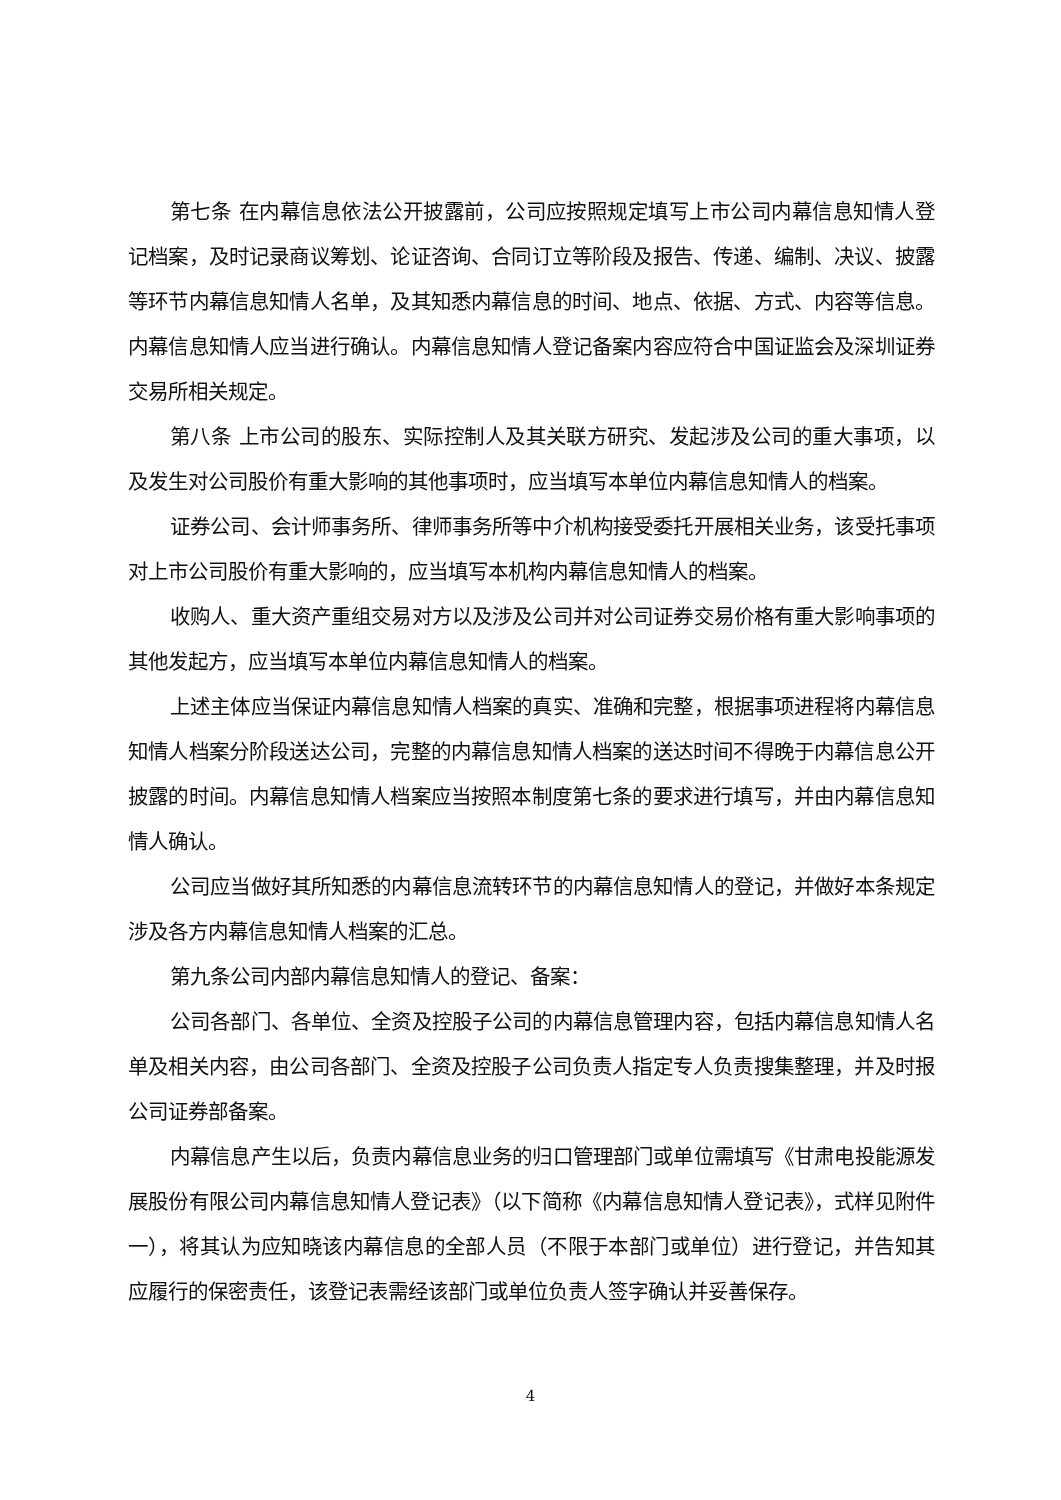第七条 在内幕信息依法公开披露前，公司应按照规定填写上市公司内幕信息知情人登记档案，及时记录商议筹划、论证咨询、合同订立等阶段及报告、传递、编制、决议、披露等环节内幕信息知情人名单，及其知悉内幕信息的时间、地点、依据、方式、内容等信息。内幕信息知情人应当进行确认。内幕信息知情人登记备案内容应符合中国证监会及深圳证券交易所相关规定。
第八条 上市公司的股东、实际控制人及其关联方研究、发起涉及公司的重大事项，以及发生对公司股价有重大影响的其他事项时，应当填写本单位内幕信息知情人的档案。
证券公司、会计师事务所、律师事务所等中介机构接受委托开展相关业务，该受托事项对上市公司股价有重大影响的，应当填写本机构内幕信息知情人的档案。
收购人、重大资产重组交易对方以及涉及公司并对公司证券交易价格有重大影响事项的其他发起方，应当填写本单位内幕信息知情人的档案。
上述主体应当保证内幕信息知情人档案的真实、准确和完整，根据事项进程将内幕信息知情人档案分阶段送达公司，完整的内幕信息知情人档案的送达时间不得晚于内幕信息公开披露的时间。内幕信息知情人档案应当按照本制度第七条的要求进行填写，并由内幕信息知情人确认。
公司应当做好其所知悉的内幕信息流转环节的内幕信息知情人的登记，并做好本条规定涉及各方内幕信息知情人档案的汇总。
第九条公司内部内幕信息知情人的登记、备案：
公司各部门、各单位、全资及控股子公司的内幕信息管理内容，包括内幕信息知情人名单及相关内容，由公司各部门、全资及控股子公司负责人指定专人负责搜集整理，并及时报公司证券部备案。
内幕信息产生以后，负责内幕信息业务的归口管理部门或单位需填写《甘肃电投能源发展股份有限公司内幕信息知情人登记表》（以下简称《内幕信息知情人登记表》，式样见附件一），将其认为应知晓该内幕信息的全部人员（不限于本部门或单位）进行登记，并告知其应履行的保密责任，该登记表需经该部门或单位负责人签字确认并妥善保存。
4